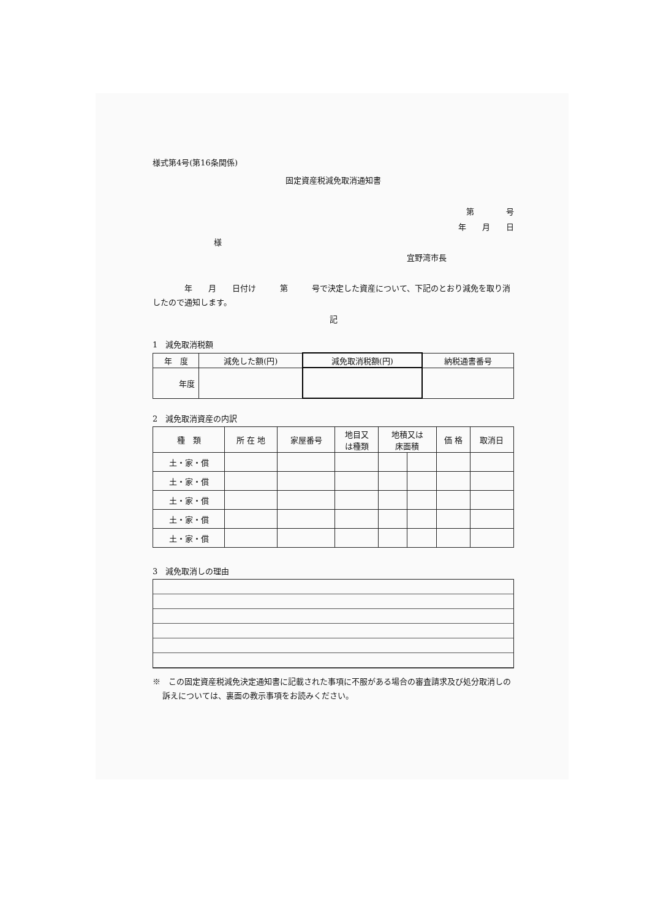様式第4号(第16条関係)
固定資産税減免取消通知書
第　　　　号
年　　月　　日
様
宜野湾市長
　　　　年　　月　　日付け　　　第　　　号で決定した資産について、下記のとおり減免を取り消したので通知します。
記
1　減免取消税額
| 年 度 | 減免した額(円) | 減免取消税額(円) | 納税通書番号 |
| --- | --- | --- | --- |
| 年度 | | | |
2　減免取消資産の内訳
| 種 類 | 所 在 地 | 家屋番号 | 地目又 は種類 | 地積又は 床面積 | | 価 格 | 取消日 |
| --- | --- | --- | --- | --- | --- | --- | --- |
| 土・家・償 | | | | | | | |
| 土・家・償 | | | | | | | |
| 土・家・償 | | | | | | | |
| 土・家・償 | | | | | | | |
| 土・家・償 | | | | | | | |
3　減免取消しの理由
※　この固定資産税減免決定通知書に記載された事項に不服がある場合の審査請求及び処分取消しの訴えについては、裏面の教示事項をお読みください。